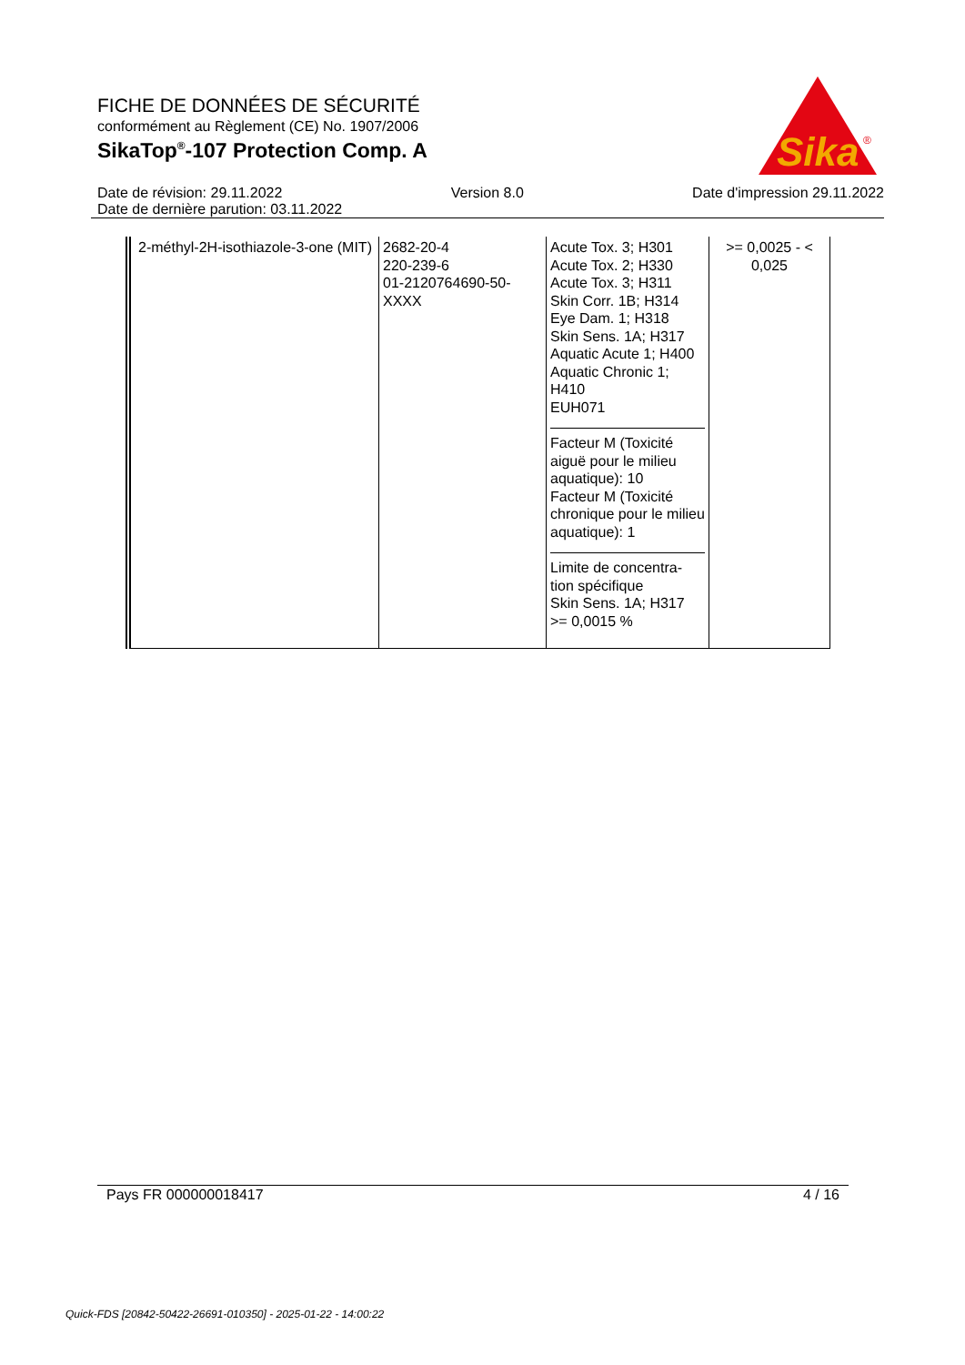FICHE DE DONNÉES DE SÉCURITÉ
conformément au Règlement (CE) No. 1907/2006
SikaTop<sup>®</sup>-107 Protection Comp. A
Sika
®
Date de révision: 29.11.2022 Version 8.0 Date d'impression 29.11.2022
Date de dernière parution: 03.11.2022
| 2-méthyl-2H-isothiazole-3-one (MIT) | 2682-20-4 220-239-6 01-2120764690-50-XXXX | Acute Tox. 3; H301 Acute Tox. 2; H330 Acute Tox. 3; H311 Skin Corr. 1B; H314 Eye Dam. 1; H318 Skin Sens. 1A; H317 Aquatic Acute 1; H400 Aquatic Chronic 1; H410 EUH071 Facteur M (Toxicité aiguë pour le milieu aquatique): 10 Facteur M (Toxicité chronique pour le milieu aquatique): 1 Limite de concentra-tion spécifique Skin Sens. 1A; H317 >= 0,0015 % | >= 0,0025 - < 0,025 |
Pays FR 000000018417 4 / 16
Quick-FDS [20842-50422-26691-010350] - 2025-01-22 - 14:00:22